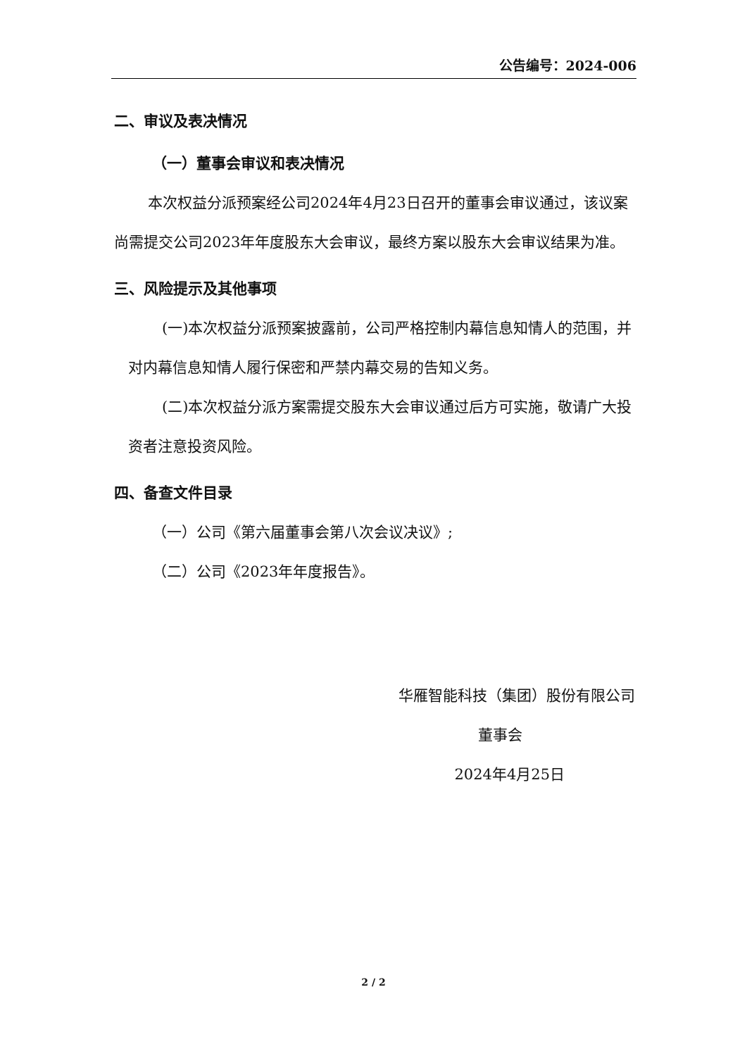公告编号：2024-006
二、审议及表决情况
（一）董事会审议和表决情况
本次权益分派预案经公司2024年4月23日召开的董事会审议通过，该议案尚需提交公司2023年年度股东大会审议，最终方案以股东大会审议结果为准。
三、风险提示及其他事项
(一)本次权益分派预案披露前，公司严格控制内幕信息知情人的范围，并对内幕信息知情人履行保密和严禁内幕交易的告知义务。
(二)本次权益分派方案需提交股东大会审议通过后方可实施，敬请广大投资者注意投资风险。
四、备查文件目录
（一）公司《第六届董事会第八次会议决议》;
（二）公司《2023年年度报告》。
华雁智能科技（集团）股份有限公司
董事会
2024年4月25日
2 / 2